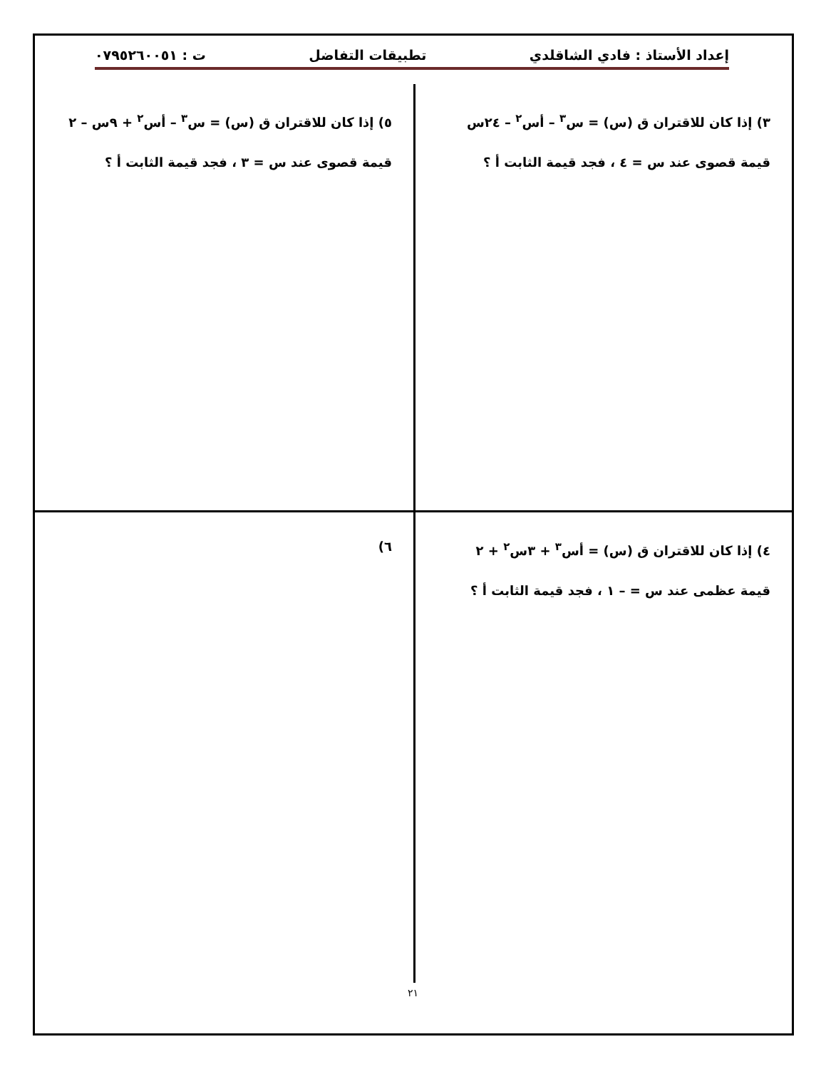إعداد الأستاذ : فادي الشاقلدي تطبيقات التفاضل ت : ٠٧٩٥٢٦٠٠٥١
٣) إذا كان للاقتران ق (س) = س<sup>٣</sup> – أس<sup>٢</sup> – ٢٤س
قيمة قصوى عند س = ٤ ، فجد قيمة الثابت أ ؟
٥) إذا كان للاقتران ق (س) = س<sup>٣</sup> – أس<sup>٢</sup> + ٩س – ٢
قيمة قصوى عند س = ٣ ، فجد قيمة الثابت أ ؟
٤) إذا كان للاقتران ق (س) = أس<sup>٣</sup> + ٣س<sup>٢</sup> + ٢
قيمة عظمى عند س = – ١ ، فجد قيمة الثابت أ ؟
٦)
٢١